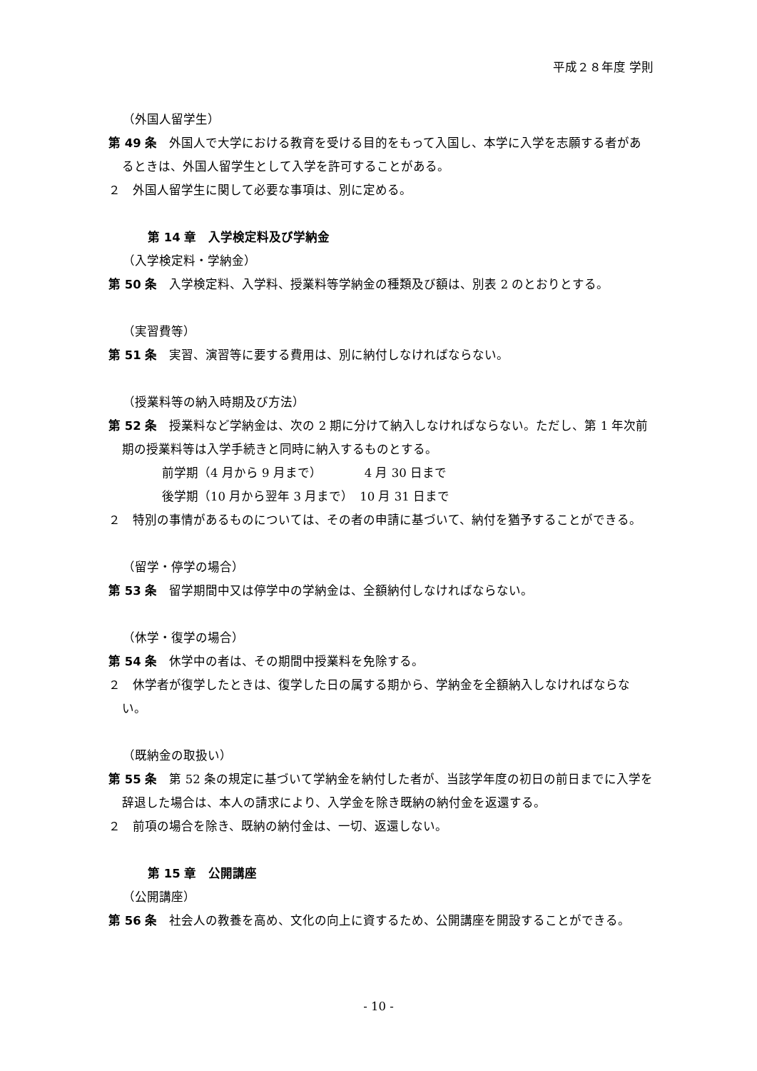平成２８年度 学則
（外国人留学生）
第 49 条　外国人で大学における教育を受ける目的をもって入国し、本学に入学を志願する者があるときは、外国人留学生として入学を許可することがある。
２　外国人留学生に関して必要な事項は、別に定める。
第 14 章　入学検定料及び学納金
（入学検定料・学納金）
第 50 条　入学検定料、入学料、授業料等学納金の種類及び額は、別表 2 のとおりとする。
（実習費等）
第 51 条　実習、演習等に要する費用は、別に納付しなければならない。
（授業料等の納入時期及び方法）
第 52 条　授業料など学納金は、次の 2 期に分けて納入しなければならない。ただし、第 1 年次前期の授業料等は入学手続きと同時に納入するものとする。
前学期（4 月から 9 月まで）　　　　4 月 30 日まで
後学期（10 月から翌年 3 月まで）　10 月 31 日まで
２　特別の事情があるものについては、その者の申請に基づいて、納付を猶予することができる。
（留学・停学の場合）
第 53 条　留学期間中又は停学中の学納金は、全額納付しなければならない。
（休学・復学の場合）
第 54 条　休学中の者は、その期間中授業料を免除する。
２　休学者が復学したときは、復学した日の属する期から、学納金を全額納入しなければならない。
（既納金の取扱い）
第 55 条　第 52 条の規定に基づいて学納金を納付した者が、当該学年度の初日の前日までに入学を辞退した場合は、本人の請求により、入学金を除き既納の納付金を返還する。
２　前項の場合を除き、既納の納付金は、一切、返還しない。
第 15 章　公開講座
（公開講座）
第 56 条　社会人の教養を高め、文化の向上に資するため、公開講座を開設することができる。
- 10 -